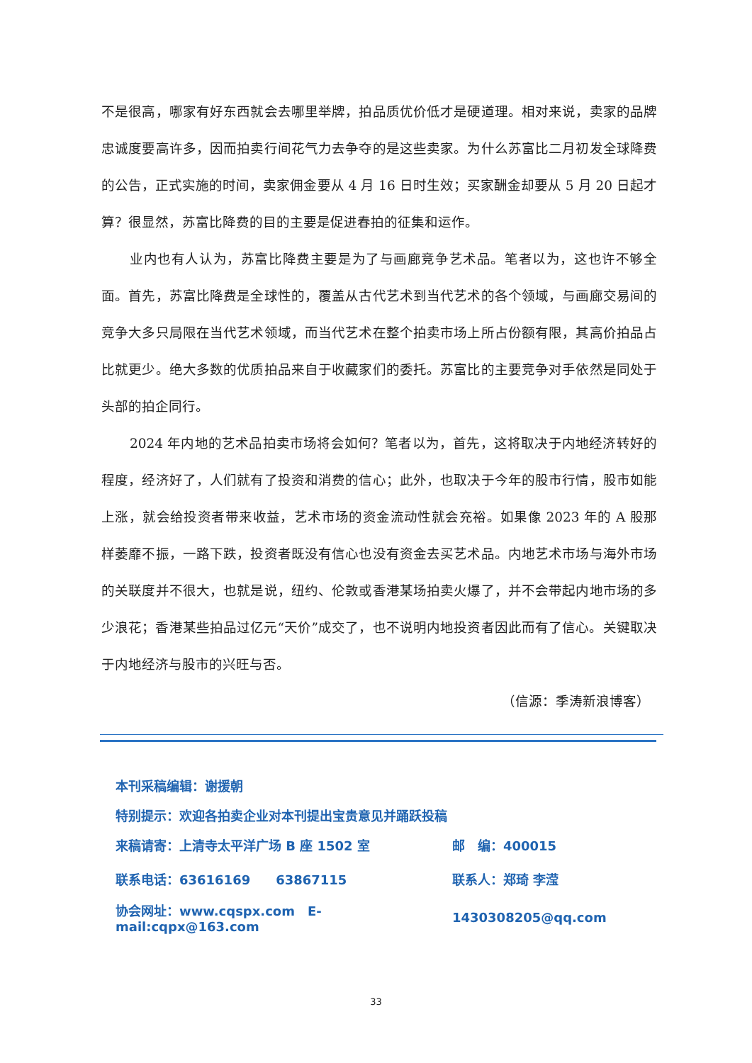不是很高，哪家有好东西就会去哪里举牌，拍品质优价低才是硬道理。相对来说，卖家的品牌忠诚度要高许多，因而拍卖行间花气力去争夺的是这些卖家。为什么苏富比二月初发全球降费的公告，正式实施的时间，卖家佣金要从 4 月 16 日时生效；买家酬金却要从 5 月 20 日起才算？很显然，苏富比降费的目的主要是促进春拍的征集和运作。
业内也有人认为，苏富比降费主要是为了与画廊竞争艺术品。笔者以为，这也许不够全面。首先，苏富比降费是全球性的，覆盖从古代艺术到当代艺术的各个领域，与画廊交易间的竞争大多只局限在当代艺术领域，而当代艺术在整个拍卖市场上所占份额有限，其高价拍品占比就更少。绝大多数的优质拍品来自于收藏家们的委托。苏富比的主要竞争对手依然是同处于头部的拍企同行。
2024 年内地的艺术品拍卖市场将会如何？笔者以为，首先，这将取决于内地经济转好的程度，经济好了，人们就有了投资和消费的信心；此外，也取决于今年的股市行情，股市如能上涨，就会给投资者带来收益，艺术市场的资金流动性就会充裕。如果像 2023 年的 A 股那样萎靡不振，一路下跌，投资者既没有信心也没有资金去买艺术品。内地艺术市场与海外市场的关联度并不很大，也就是说，纽约、伦敦或香港某场拍卖火爆了，并不会带起内地市场的多少浪花；香港某些拍品过亿元“天价”成交了，也不说明内地投资者因此而有了信心。关键取决于内地经济与股市的兴旺与否。
（信源：季涛新浪博客）
本刊采稿编辑：谢援朝
特别提示：欢迎各拍卖企业对本刊提出宝贵意见并踊跃投稿
来稿请寄：上清寺太平洋广场 B 座 1502 室 邮　编：400015
联系电话：63616169　　63867115 联系人：郑琦 李滢
协会网址：www.cqspx.com　E-mail:cqpx@163.com 1430308205@qq.com
33